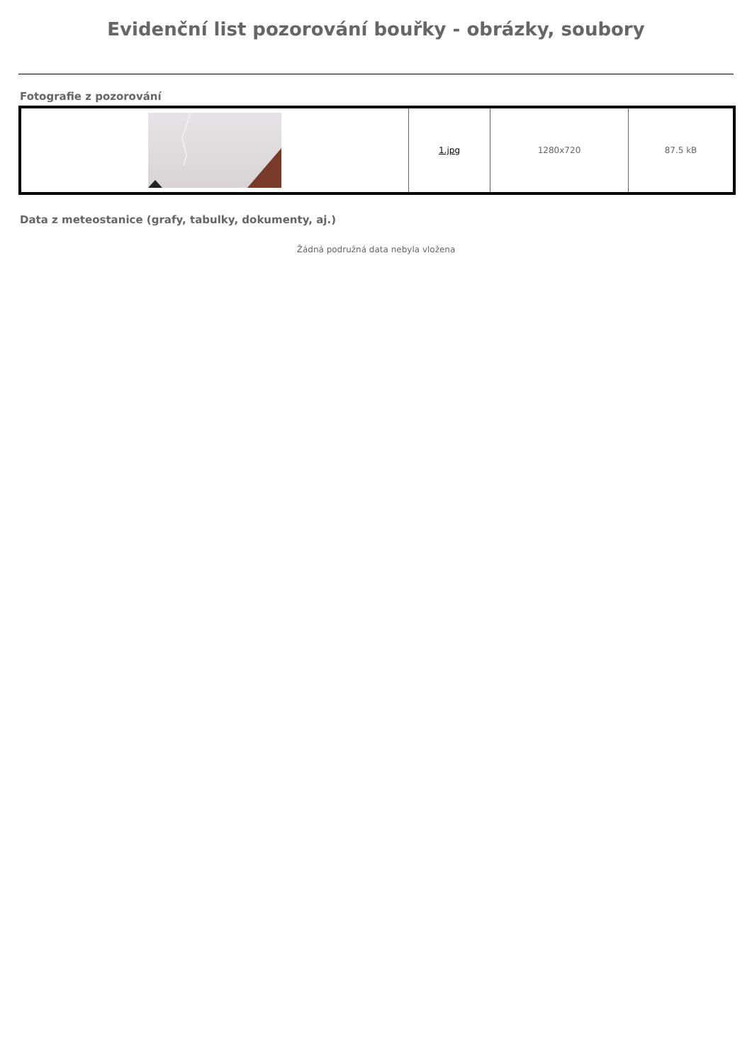Evidenční list pozorování bouřky - obrázky, soubory
Fotografie z pozorování
| | 1.jpg | 1280x720 | 87.5 kB |
Data z meteostanice (grafy, tabulky, dokumenty, aj.)
Žádná podružná data nebyla vložena